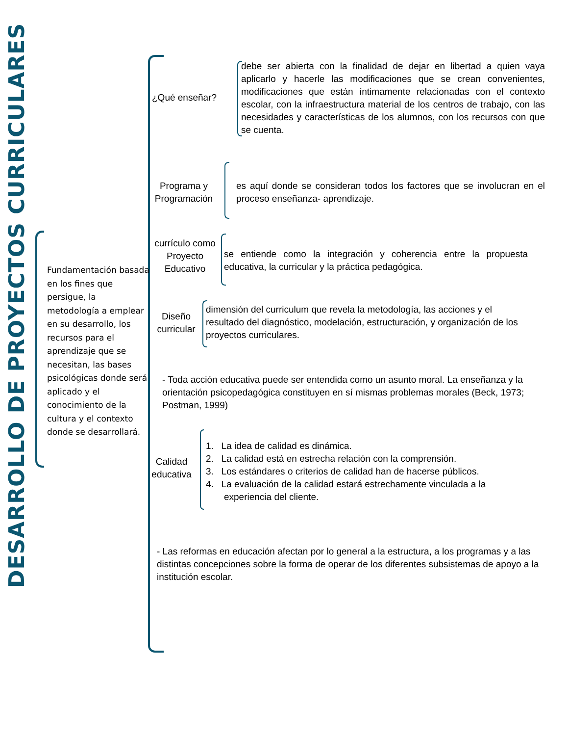DESARROLLO DE PROYECTOS CURRICULARES
Fundamentación basada en los fines que persigue, la metodología a emplear en su desarrollo, los recursos para el aprendizaje que se necesitan, las bases psicológicas donde será aplicado y el conocimiento de la cultura y el contexto donde se desarrollará.
¿Qué enseñar?
debe ser abierta con la finalidad de dejar en libertad a quien vaya aplicarlo y hacerle las modificaciones que se crean convenientes, modificaciones que están íntimamente relacionadas con el contexto escolar, con la infraestructura material de los centros de trabajo, con las necesidades y características de los alumnos, con los recursos con que se cuenta.
Programa y Programación
es aquí donde se consideran todos los factores que se involucran en el proceso enseñanza- aprendizaje.
currículo como Proyecto Educativo
se entiende como la integración y coherencia entre la propuesta educativa, la curricular y la práctica pedagógica.
Diseño curricular
dimensión del curriculum que revela la metodología, las acciones y el resultado del diagnóstico, modelación, estructuración, y organización de los proyectos curriculares.
- Toda acción educativa puede ser entendida como un asunto moral. La enseñanza y la orientación psicopedagógica constituyen en sí mismas problemas morales (Beck, 1973; Postman, 1999)
Calidad educativa
1. La idea de calidad es dinámica.
2. La calidad está en estrecha relación con la comprensión.
3. Los estándares o criterios de calidad han de hacerse públicos.
4. La evaluación de la calidad estará estrechamente vinculada a la
experiencia del cliente.
- Las reformas en educación afectan por lo general a la estructura, a los programas y a las distintas concepciones sobre la forma de operar de los diferentes subsistemas de apoyo a la institución escolar.